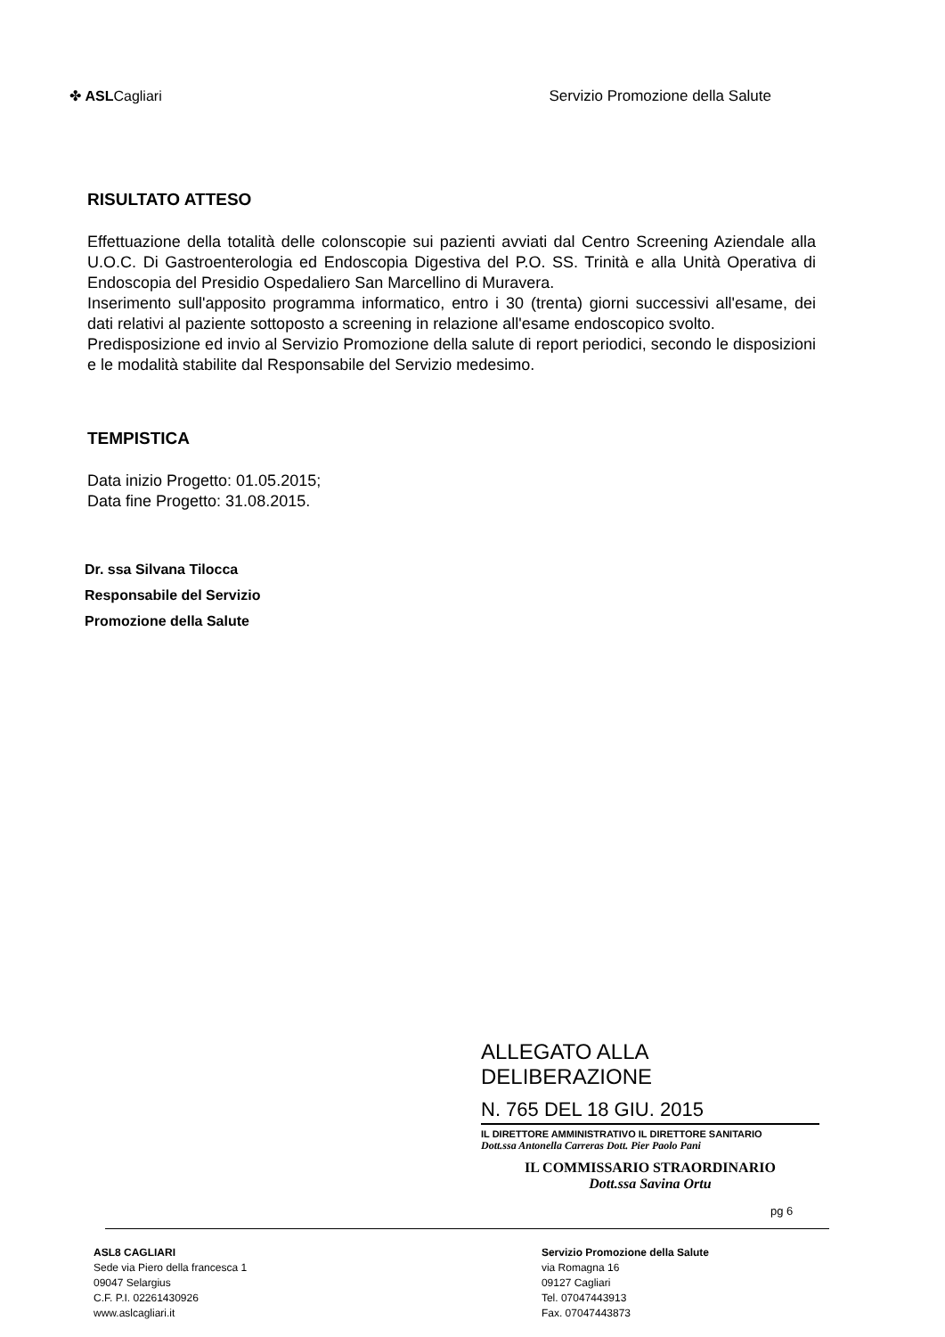✤ ASLCagliari Servizio Promozione della Salute
RISULTATO ATTESO
Effettuazione della totalità delle colonscopie sui pazienti avviati dal Centro Screening Aziendale alla U.O.C. Di Gastroenterologia ed Endoscopia Digestiva del P.O. SS. Trinità e alla Unità Operativa di Endoscopia del Presidio Ospedaliero San Marcellino di Muravera.
Inserimento sull'apposito programma informatico, entro i 30 (trenta) giorni successivi all'esame, dei dati relativi al paziente sottoposto a screening in relazione all'esame endoscopico svolto.
Predisposizione ed invio al Servizio Promozione della salute di report periodici, secondo le disposizioni e le modalità stabilite dal Responsabile del Servizio medesimo.
TEMPISTICA
Data inizio Progetto: 01.05.2015;
Data fine Progetto: 31.08.2015.
Dr. ssa Silvana Tilocca
Responsabile del Servizio
Promozione della Salute
ALLEGATO ALLA DELIBERAZIONE
N. 765 DEL 18 GIU. 2015
IL DIRETTORE AMMINISTRATIVO IL DIRETTORE SANITARIO
Dott.ssa Antonella Carreras Dott. Pier Paolo Pani
IL COMMISSARIO STRAORDINARIO
Dott.ssa Savina Ortu
pg 6
ASL8 CAGLIARI
Sede via Piero della francesca 1
09047 Selargius
C.F. P.I. 02261430926
www.aslcagliari.it
Servizio Promozione della Salute
via Romagna 16
09127 Cagliari
Tel. 07047443913
Fax. 07047443873